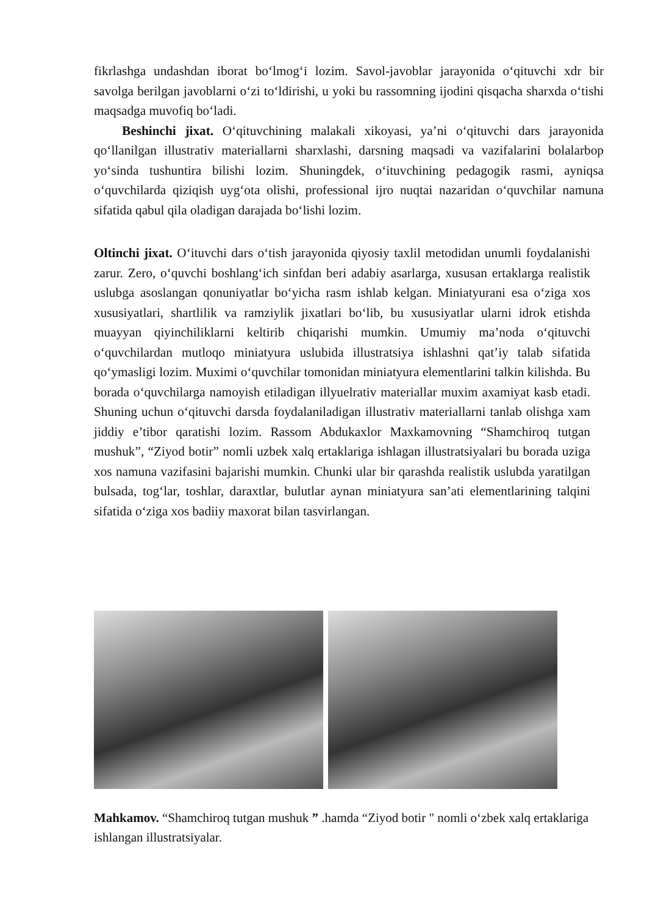fikrlashga undashdan iborat bo‘lmog‘i lozim. Savol-javoblar jarayonida o‘qituvchi xdr bir savolga berilgan javoblarni o‘zi to‘ldirishi, u yoki bu rassomning ijodini qisqacha sharxda o‘tishi maqsadga muvofiq bo‘ladi.
Beshinchi jixat. O‘qituvchining malakali xikoyasi, ya’ni o‘qituvchi dars jarayonida qo‘llanilgan illustrativ materiallarni sharxlashi, darsning maqsadi va vazifalarini bolalarbop yo‘sinda tushuntira bilishi lozim. Shuningdek, o‘ituvchining pedagogik rasmi, ayniqsa o‘quvchilarda qiziqish uyg‘ota olishi, professional ijro nuqtai nazaridan o‘quvchilar namuna sifatida qabul qila oladigan darajada bo‘lishi lozim.
Oltinchi jixat. O‘ituvchi dars o‘tish jarayonida qiyosiy taxlil metodidan unumli foydalanishi zarur. Zero, o‘quvchi boshlang‘ich sinfdan beri adabiy asarlarga, xususan ertaklarga realistik uslubga asoslangan qonuniyatlar bo‘yicha rasm ishlab kelgan. Miniatyurani esa o‘ziga xos xususiyatlari, shartlilik va ramziylik jixatlari bo‘lib, bu xususiyatlar ularni idrok etishda muayyan qiyinchiliklarni keltirib chiqarishi mumkin. Umumiy ma’noda o‘qituvchi o‘quvchilardan mutloqo miniatyura uslubida illustratsiya ishlashni qat’iy talab sifatida qo‘ymasligi lozim. Muximi o‘quvchilar tomonidan miniatyura elementlarini talkin kilishda. Bu borada o‘quvchilarga namoyish etiladigan illyuelrativ materiallar muxim axamiyat kasb etadi. Shuning uchun o‘qituvchi darsda foydalaniladigan illustrativ materiallarni tanlab olishga xam jiddiy e’tibor qaratishi lozim. Rassom Abdukaxlor Maxkamovning “Shamchiroq tutgan mushuk”, “Ziyod botir” nomli uzbek xalq ertaklariga ishlagan illustratsiyalari bu borada uziga xos namuna vazifasini bajarishi mumkin. Chunki ular bir qarashda realistik uslubda yaratilgan bulsada, tog‘lar, toshlar, daraxtlar, bulutlar aynan miniatyura san’ati elementlarining talqini sifatida o‘ziga xos badiiy maxorat bilan tasvirlangan.
Mahkamov. “Shamchiroq tutgan mushuk ” .hamda “Ziyod botir " nomli o‘zbek xalq ertaklariga ishlangan illustratsiyalar.